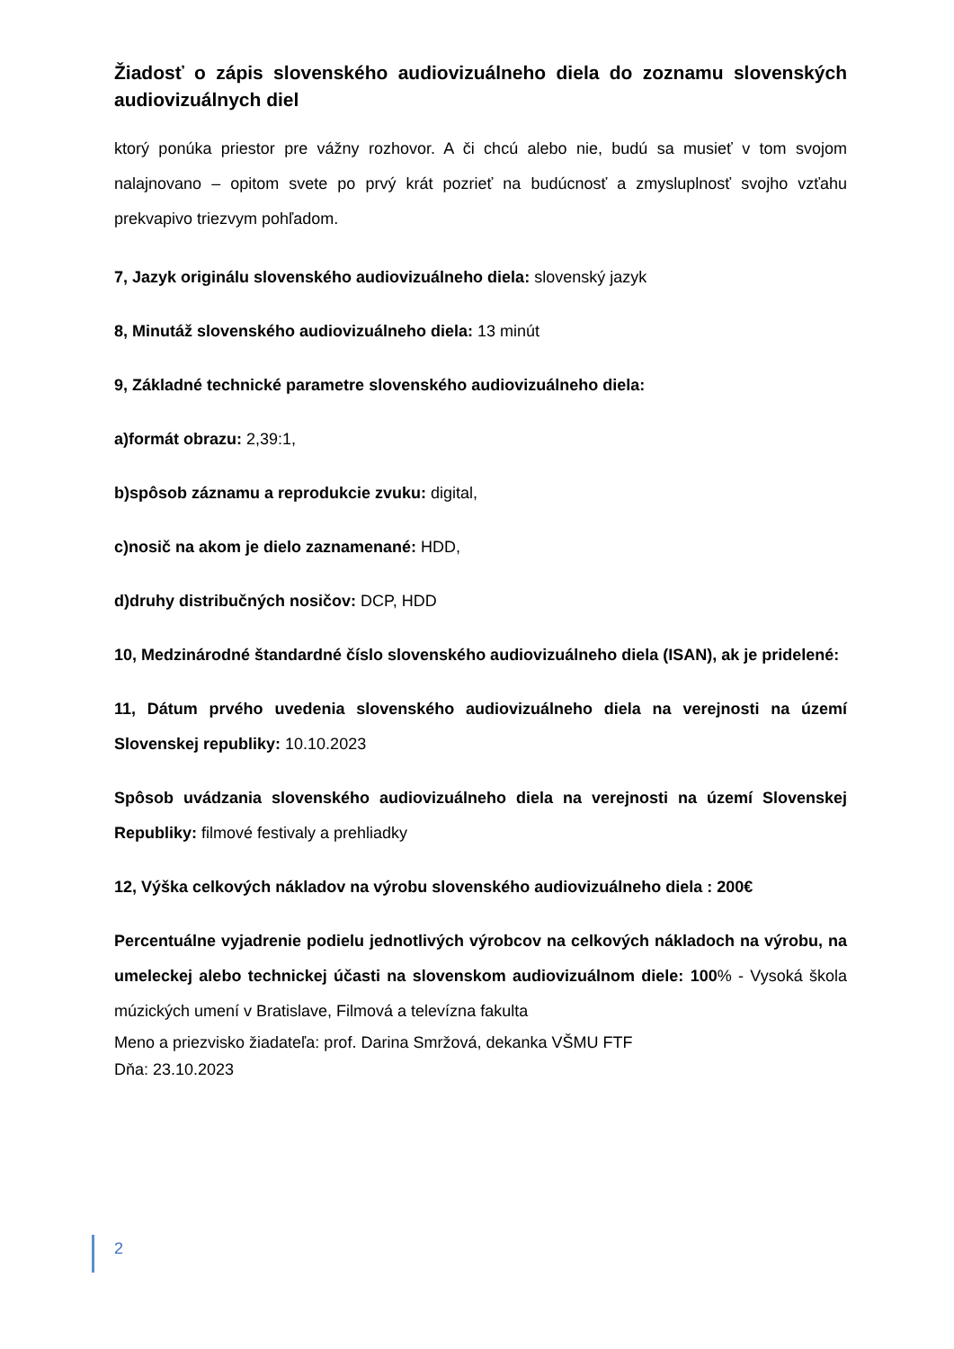Žiadosť o zápis slovenského audiovizuálneho diela do zoznamu slovenských audiovizuálnych diel
ktorý ponúka priestor pre vážny rozhovor. A či chcú alebo nie, budú sa musieť v tom svojom nalajnovano – opitom svete po prvý krát pozrieť na budúcnosť a zmysluplnosť svojho vzťahu prekvapivo triezvym pohľadom.
7, Jazyk originálu slovenského audiovizuálneho diela: slovenský jazyk
8, Minutáž slovenského audiovizuálneho diela: 13 minút
9, Základné technické parametre slovenského audiovizuálneho diela:
a)formát obrazu: 2,39:1,
b)spôsob záznamu a reprodukcie zvuku: digital,
c)nosič na akom je dielo zaznamenané: HDD,
d)druhy distribučných nosičov: DCP, HDD
10, Medzinárodné štandardné číslo slovenského audiovizuálneho diela (ISAN), ak je pridelené:
11, Dátum prvého uvedenia slovenského audiovizuálneho diela na verejnosti na území Slovenskej republiky: 10.10.2023
Spôsob uvádzania slovenského audiovizuálneho diela na verejnosti na území Slovenskej Republiky: filmové festivaly a prehliadky
12, Výška celkových nákladov na výrobu slovenského audiovizuálneho diela : 200€
Percentuálne vyjadrenie podielu jednotlivých výrobcov na celkových nákladoch na výrobu, na umeleckej alebo technickej účasti na slovenskom audiovizuálnom diele: 100% - Vysoká škola múzických umení v Bratislave, Filmová a televízna fakulta
Meno a priezvisko žiadateľa: prof. Darina Smržová, dekanka VŠMU FTF
Dňa: 23.10.2023
2